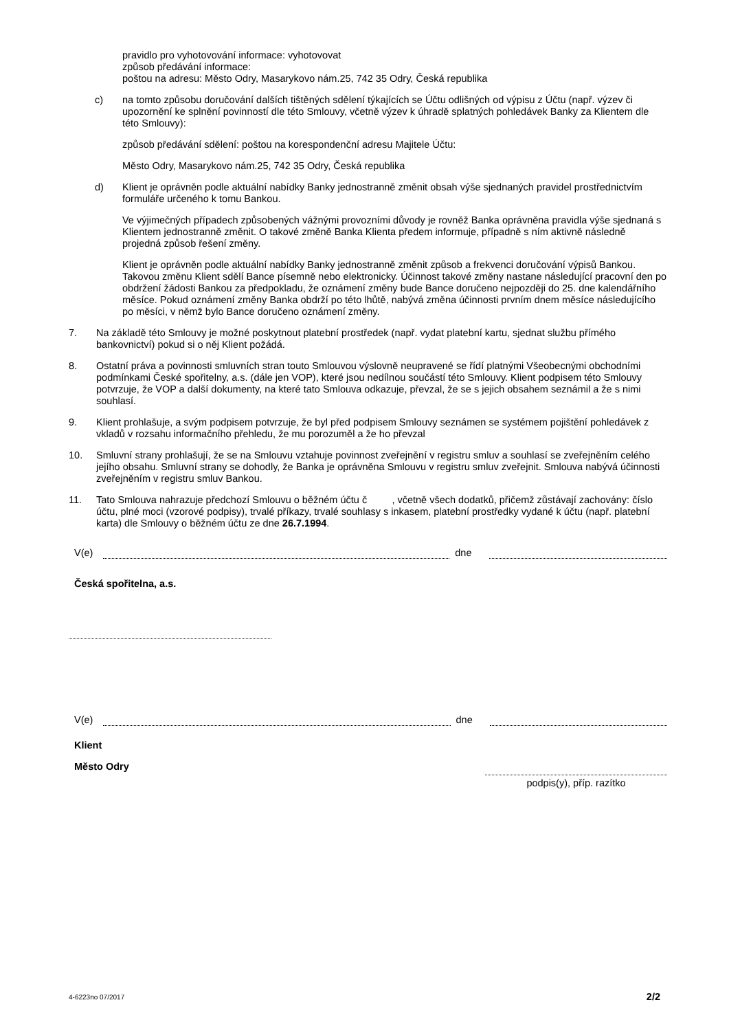pravidlo pro vyhotovování informace: vyhotovovat
způsob předávání informace:
poštou na adresu: Město Odry, Masarykovo nám.25, 742 35 Odry, Česká republika
c) na tomto způsobu doručování dalších tištěných sdělení týkajících se Účtu odlišných od výpisu z Účtu (např. výzev či upozornění ke splnění povinností dle této Smlouvy, včetně výzev k úhradě splatných pohledávek Banky za Klientem dle této Smlouvy):
způsob předávání sdělení: poštou na korespondenční adresu Majitele Účtu:
Město Odry, Masarykovo nám.25, 742 35 Odry, Česká republika
d) Klient je oprávněn podle aktuální nabídky Banky jednostranně změnit obsah výše sjednaných pravidel prostřednictvím formuláře určeného k tomu Bankou.
Ve výjimečných případech způsobených vážnými provozními důvody je rovněž Banka oprávněna pravidla výše sjednaná s Klientem jednostranně změnit. O takové změně Banka Klienta předem informuje, případně s ním aktivně následně projedná způsob řešení změny.
Klient je oprávněn podle aktuální nabídky Banky jednostranně změnit způsob a frekvenci doručování výpisů Bankou. Takovou změnu Klient sdělí Bance písemně nebo elektronicky. Účinnost takové změny nastane následující pracovní den po obdržení žádosti Bankou za předpokladu, že oznámení změny bude Bance doručeno nejpozději do 25. dne kalendářního měsíce. Pokud oznámení změny Banka obdrží po této lhůtě, nabývá změna účinnosti prvním dnem měsíce následujícího po měsíci, v němž bylo Bance doručeno oznámení změny.
7. Na základě této Smlouvy je možné poskytnout platební prostředek (např. vydat platební kartu, sjednat službu přímého bankovnictví) pokud si o něj Klient požádá.
8. Ostatní práva a povinnosti smluvních stran touto Smlouvou výslovně neupravené se řídí platnými Všeobecnými obchodními podmínkami České spořitelny, a.s. (dále jen VOP), které jsou nedílnou součástí této Smlouvy. Klient podpisem této Smlouvy potvrzuje, že VOP a další dokumenty, na které tato Smlouva odkazuje, převzal, že se s jejich obsahem seznámil a že s nimi souhlasí.
9. Klient prohlašuje, a svým podpisem potvrzuje, že byl před podpisem Smlouvy seznámen se systémem pojištění pohledávek z vkladů v rozsahu informačního přehledu, že mu porozuměl a že ho převzal
10. Smluvní strany prohlašují, že se na Smlouvu vztahuje povinnost zveřejnění v registru smluv a souhlasí se zveřejněním celého jejího obsahu. Smluvní strany se dohodly, že Banka je oprávněna Smlouvu v registru smluv zveřejnit. Smlouva nabývá účinnosti zveřejněním v registru smluv Bankou.
11. Tato Smlouva nahrazuje předchozí Smlouvu o běžném účtu č , včetně všech dodatků, přičemž zůstávají zachovány: číslo účtu, plné moci (vzorové podpisy), trvalé příkazy, trvalé souhlasy s inkasem, platební prostředky vydané k účtu (např. platební karta) dle Smlouvy o běžném účtu ze dne 26.7.1994.
V(e) dne
Česká spořitelna, a.s.
V(e) dne
Klient
Město Odry
podpis(y), příp. razítko
4-6223no 07/2017 2/2